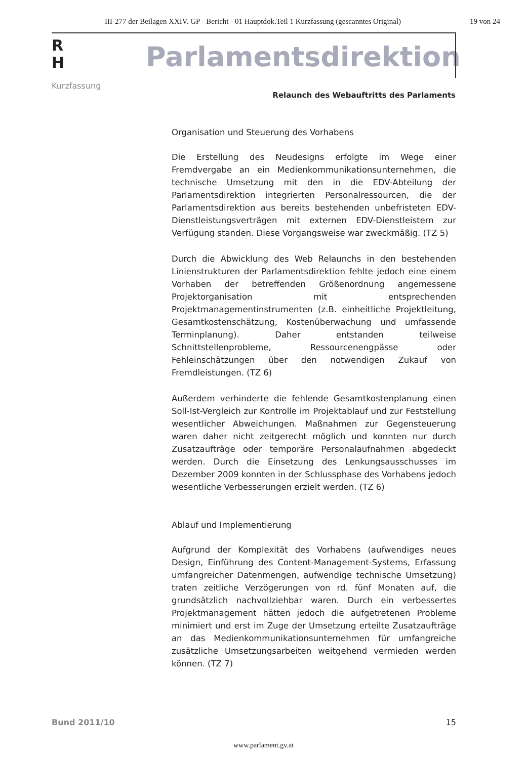III-277 der Beilagen XXIV. GP - Bericht - 01 Hauptdok.Teil 1 Kurzfassung (gescanntes Original) 19 von 24
R
H
Kurzfassung
Parlamentsdirektion
Relaunch des Webauftritts des Parlaments
Organisation und Steuerung des Vorhabens
Die Erstellung des Neudesigns erfolgte im Wege einer Fremdvergabe an ein Medienkommunikationsunternehmen, die technische Umsetzung mit den in die EDV-Abteilung der Parlamentsdirektion integrierten Personalressourcen, die der Parlamentsdirektion aus bereits bestehenden unbefristeten EDV-Dienstleistungsverträgen mit externen EDV-Dienstleistern zur Verfügung standen. Diese Vorgangsweise war zweckmäßig. (TZ 5)
Durch die Abwicklung des Web Relaunchs in den bestehenden Linienstrukturen der Parlamentsdirektion fehlte jedoch eine einem Vorhaben der betreffenden Größenordnung angemessene Projektorganisation mit entsprechenden Projektmanagementinstrumenten (z.B. einheitliche Projektleitung, Gesamtkostenschätzung, Kostenüberwachung und umfassende Terminplanung). Daher entstanden teilweise Schnittstellenprobleme, Ressourcenengpässe oder Fehleinschätzungen über den notwendigen Zukauf von Fremdleistungen. (TZ 6)
Außerdem verhinderte die fehlende Gesamtkostenplanung einen Soll-Ist-Vergleich zur Kontrolle im Projektablauf und zur Feststellung wesentlicher Abweichungen. Maßnahmen zur Gegensteuerung waren daher nicht zeitgerecht möglich und konnten nur durch Zusatzaufträge oder temporäre Personalaufnahmen abgedeckt werden. Durch die Einsetzung des Lenkungsausschusses im Dezember 2009 konnten in der Schlussphase des Vorhabens jedoch wesentliche Verbesserungen erzielt werden. (TZ 6)
Ablauf und Implementierung
Aufgrund der Komplexität des Vorhabens (aufwendiges neues Design, Einführung des Content-Management-Systems, Erfassung umfangreicher Datenmengen, aufwendige technische Umsetzung) traten zeitliche Verzögerungen von rd. fünf Monaten auf, die grundsätzlich nachvollziehbar waren. Durch ein verbessertes Projektmanagement hätten jedoch die aufgetretenen Probleme minimiert und erst im Zuge der Umsetzung erteilte Zusatzaufträge an das Medienkommunikationsunternehmen für umfangreiche zusätzliche Umsetzungsarbeiten weitgehend vermieden werden können. (TZ 7)
Bund 2011/10 15
www.parlament.gv.at